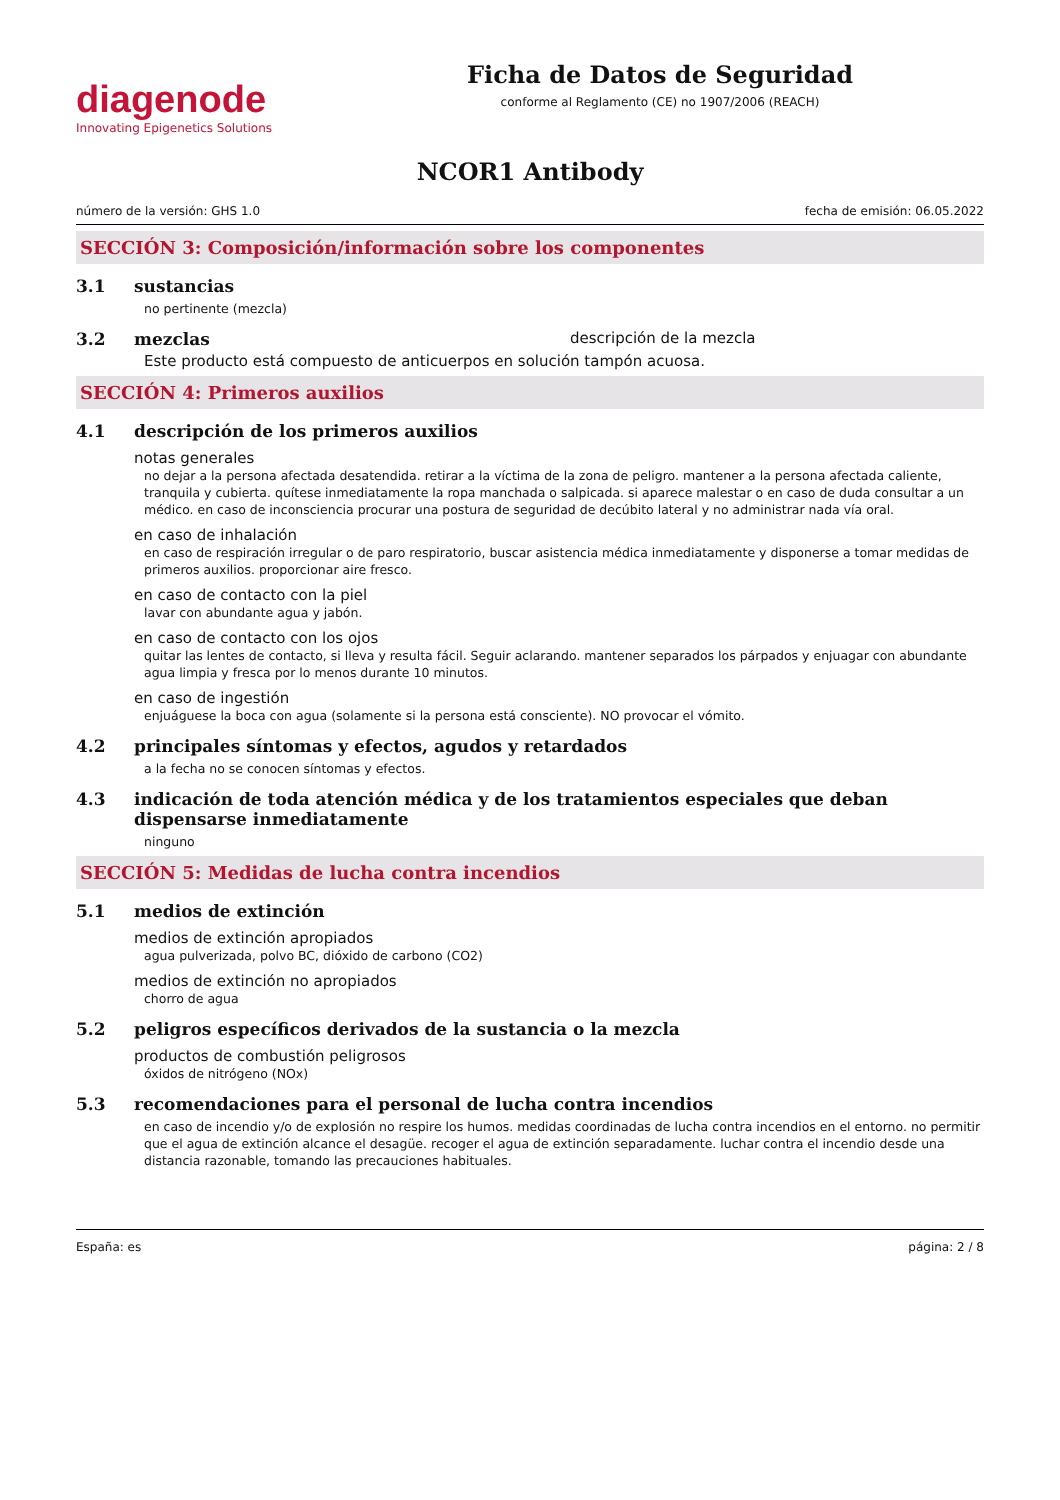diagenode
Innovating Epigenetics Solutions
Ficha de Datos de Seguridad
conforme al Reglamento (CE) no 1907/2006 (REACH)
NCOR1 Antibody
número de la versión: GHS 1.0 fecha de emisión: 06.05.2022
SECCIÓN 3: Composición/información sobre los componentes
3.1 sustancias
no pertinente (mezcla)
3.2 mezclas descripción de la mezcla
Este producto está compuesto de anticuerpos en solución tampón acuosa.
SECCIÓN 4: Primeros auxilios
4.1 descripción de los primeros auxilios
notas generales
no dejar a la persona afectada desatendida. retirar a la víctima de la zona de peligro. mantener a la persona afectada caliente, tranquila y cubierta. quítese inmediatamente la ropa manchada o salpicada. si aparece malestar o en caso de duda consultar a un médico. en caso de inconsciencia procurar una postura de seguridad de decúbito lateral y no administrar nada vía oral.
en caso de inhalación
en caso de respiración irregular o de paro respiratorio, buscar asistencia médica inmediatamente y disponerse a tomar medidas de primeros auxilios. proporcionar aire fresco.
en caso de contacto con la piel
lavar con abundante agua y jabón.
en caso de contacto con los ojos
quitar las lentes de contacto, si lleva y resulta fácil. Seguir aclarando. mantener separados los párpados y enjuagar con abundante agua limpia y fresca por lo menos durante 10 minutos.
en caso de ingestión
enjuáguese la boca con agua (solamente si la persona está consciente). NO provocar el vómito.
4.2 principales síntomas y efectos, agudos y retardados
a la fecha no se conocen síntomas y efectos.
4.3 indicación de toda atención médica y de los tratamientos especiales que deban dispensarse inmediatamente
ninguno
SECCIÓN 5: Medidas de lucha contra incendios
5.1 medios de extinción
medios de extinción apropiados
agua pulverizada, polvo BC, dióxido de carbono (CO2)
medios de extinción no apropiados
chorro de agua
5.2 peligros específicos derivados de la sustancia o la mezcla
productos de combustión peligrosos
óxidos de nitrógeno (NOx)
5.3 recomendaciones para el personal de lucha contra incendios
en caso de incendio y/o de explosión no respire los humos. medidas coordinadas de lucha contra incendios en el entorno. no permitir que el agua de extinción alcance el desagüe. recoger el agua de extinción separadamente. luchar contra el incendio desde una distancia razonable, tomando las precauciones habituales.
España: es página: 2 / 8